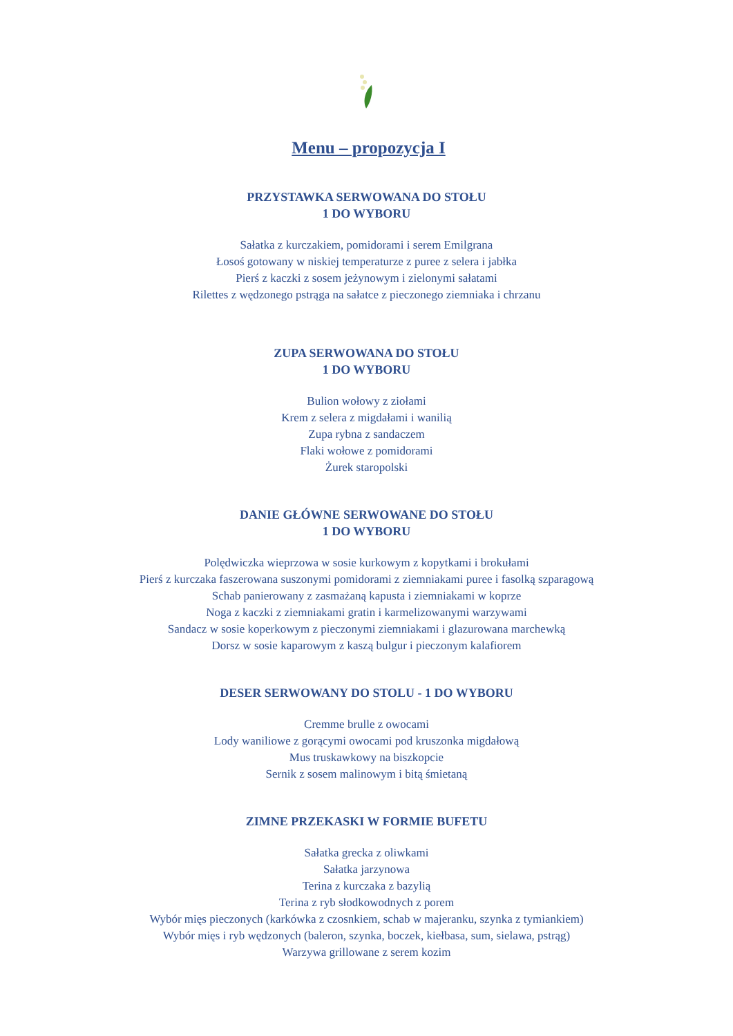Menu – propozycja I
PRZYSTAWKA SERWOWANA DO STOŁU
1 DO WYBORU
Sałatka z kurczakiem, pomidorami i serem Emilgrana
Łosoś gotowany w niskiej temperaturze z puree z selera i jabłka
Pierś z kaczki z sosem jeżynowym i zielonymi sałatami
Rilettes z wędzonego pstrąga na sałatce z pieczonego ziemniaka i chrzanu
ZUPA SERWOWANA DO STOŁU
1 DO WYBORU
Bulion wołowy z ziołami
Krem z selera z migdałami i wanilią
Zupa rybna z sandaczem
Flaki wołowe z pomidorami
Żurek staropolski
DANIE GŁÓWNE SERWOWANE DO STOŁU
1 DO WYBORU
Polędwiczka wieprzowa w sosie kurkowym z kopytkami i brokułami
Pierś z kurczaka faszerowana suszonymi pomidorami z ziemniakami puree i fasolką szparagową
Schab panierowany z zasmażaną kapusta i ziemniakami w koprze
Noga z kaczki z ziemniakami gratin i karmelizowanymi warzywami
Sandacz w sosie koperkowym z pieczonymi ziemniakami i glazurowana marchewką
Dorsz w sosie kaparowym z kaszą bulgur i pieczonym kalafiorem
DESER SERWOWANY DO STOLU - 1 DO WYBORU
Cremme brulle z owocami
Lody waniliowe z gorącymi owocami pod kruszonka migdałową
Mus truskawkowy na biszkopcie
Sernik z sosem malinowym i bitą śmietaną
ZIMNE PRZEKASKI W FORMIE BUFETU
Sałatka grecka z oliwkami
Sałatka jarzynowa
Terina z kurczaka z bazylią
Terina z ryb słodkowodnych z porem
Wybór mięs pieczonych (karkówka z czosnkiem, schab w majeranku, szynka z tymiankiem)
Wybór mięs i ryb wędzonych (baleron, szynka, boczek, kiełbasa, sum, sielawa, pstrąg)
Warzywa grillowane z serem kozim